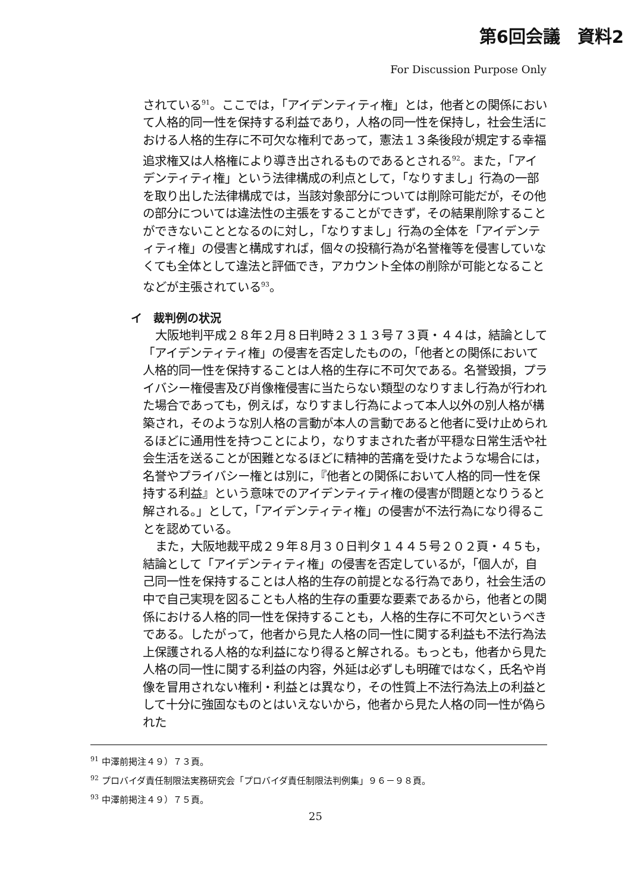第6回会議　資料2
For Discussion Purpose Only
されている<sup>91</sup>。ここでは，「アイデンティティ権」とは，他者との関係において人格的同一性を保持する利益であり，人格の同一性を保持し，社会生活における人格的生存に不可欠な権利であって，憲法１３条後段が規定する幸福追求権又は人格権により導き出されるものであるとされる<sup>92</sup>。また，「アイデンティティ権」という法律構成の利点として，「なりすまし」行為の一部を取り出した法律構成では，当該対象部分については削除可能だが，その他の部分については違法性の主張をすることができず，その結果削除することができないこととなるのに対し，「なりすまし」行為の全体を「アイデンティティ権」の侵害と構成すれば，個々の投稿行為が名誉権等を侵害していなくても全体として違法と評価でき，アカウント全体の削除が可能となることなどが主張されている<sup>93</sup>。
イ　裁判例の状況
大阪地判平成２８年２月８日判時２３１３号７３頁・４４は，結論として「アイデンティティ権」の侵害を否定したものの，「他者との関係において人格的同一性を保持することは人格的生存に不可欠である。名誉毀損，プライバシー権侵害及び肖像権侵害に当たらない類型のなりすまし行為が行われた場合であっても，例えば，なりすまし行為によって本人以外の別人格が構築され，そのような別人格の言動が本人の言動であると他者に受け止められるほどに通用性を持つことにより，なりすまされた者が平穏な日常生活や社会生活を送ることが困難となるほどに精神的苦痛を受けたような場合には，名誉やプライバシー権とは別に，『他者との関係において人格的同一性を保持する利益』という意味でのアイデンティティ権の侵害が問題となりうると解される。」として，「アイデンティティ権」の侵害が不法行為になり得ることを認めている。
また，大阪地裁平成２９年８月３０日判タ１４４５号２０２頁・４５も，結論として「アイデンティティ権」の侵害を否定しているが，「個人が，自己同一性を保持することは人格的生存の前提となる行為であり，社会生活の中で自己実現を図ることも人格的生存の重要な要素であるから，他者との関係における人格的同一性を保持することも，人格的生存に不可欠というべきである。したがって，他者から見た人格の同一性に関する利益も不法行為法上保護される人格的な利益になり得ると解される。もっとも，他者から見た人格の同一性に関する利益の内容，外延は必ずしも明確ではなく，氏名や肖像を冒用されない権利・利益とは異なり，その性質上不法行為法上の利益として十分に強固なものとはいえないから，他者から見た人格の同一性が偽られた
<sup>91</sup> 中澤前掲注４９）７３頁。
<sup>92</sup> プロバイダ責任制限法実務研究会「プロバイダ責任制限法判例集」９６－９８頁。
<sup>93</sup> 中澤前掲注４９）７５頁。
25